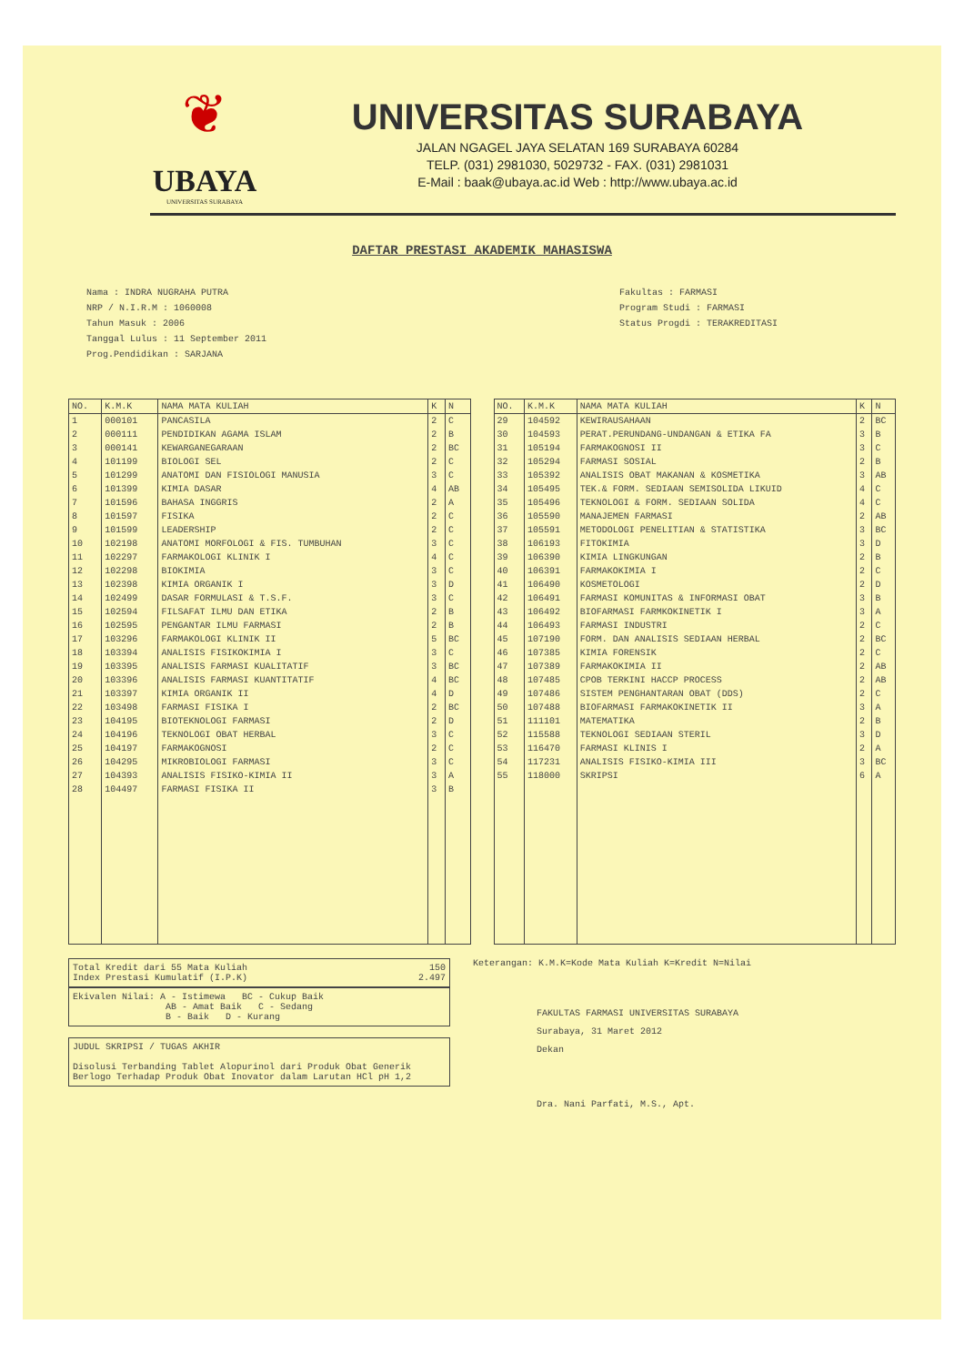❦
UBAYA
UNIVERSITAS SURABAYA
UNIVERSITAS SURABAYA
JALAN NGAGEL JAYA SELATAN 169 SURABAYA 60284
TELP. (031) 2981030, 5029732 - FAX. (031) 2981031
E-Mail : baak@ubaya.ac.id Web : http://www.ubaya.ac.id
DAFTAR PRESTASI AKADEMIK MAHASISWA
Nama : INDRA NUGRAHA PUTRA
NRP / N.I.R.M : 1060008
Tahun Masuk : 2006
Tanggal Lulus : 11 September 2011
Prog.Pendidikan : SARJANA
Fakultas : FARMASI
Program Studi : FARMASI
Status Progdi : TERAKREDITASI
| NO. | K.M.K | NAMA MATA KULIAH | K | N |
| --- | --- | --- | --- | --- |
| 1 | 000101 | PANCASILA | 2 | C |
| 2 | 000111 | PENDIDIKAN AGAMA ISLAM | 2 | B |
| 3 | 000141 | KEWARGANEGARAAN | 2 | BC |
| 4 | 101199 | BIOLOGI SEL | 2 | C |
| 5 | 101299 | ANATOMI DAN FISIOLOGI MANUSIA | 3 | C |
| 6 | 101399 | KIMIA DASAR | 4 | AB |
| 7 | 101596 | BAHASA INGGRIS | 2 | A |
| 8 | 101597 | FISIKA | 2 | C |
| 9 | 101599 | LEADERSHIP | 2 | C |
| 10 | 102198 | ANATOMI MORFOLOGI & FIS. TUMBUHAN | 3 | C |
| 11 | 102297 | FARMAKOLOGI KLINIK I | 4 | C |
| 12 | 102298 | BIOKIMIA | 3 | C |
| 13 | 102398 | KIMIA ORGANIK I | 3 | D |
| 14 | 102499 | DASAR FORMULASI & T.S.F. | 3 | C |
| 15 | 102594 | FILSAFAT ILMU DAN ETIKA | 2 | B |
| 16 | 102595 | PENGANTAR ILMU FARMASI | 2 | B |
| 17 | 103296 | FARMAKOLOGI KLINIK II | 5 | BC |
| 18 | 103394 | ANALISIS FISIKOKIMIA I | 3 | C |
| 19 | 103395 | ANALISIS FARMASI KUALITATIF | 3 | BC |
| 20 | 103396 | ANALISIS FARMASI KUANTITATIF | 4 | BC |
| 21 | 103397 | KIMIA ORGANIK II | 4 | D |
| 22 | 103498 | FARMASI FISIKA I | 2 | BC |
| 23 | 104195 | BIOTEKNOLOGI FARMASI | 2 | D |
| 24 | 104196 | TEKNOLOGI OBAT HERBAL | 3 | C |
| 25 | 104197 | FARMAKOGNOSI | 2 | C |
| 26 | 104295 | MIKROBIOLOGI FARMASI | 3 | C |
| 27 | 104393 | ANALISIS FISIKO-KIMIA II | 3 | A |
| 28 | 104497 | FARMASI FISIKA II | 3 | B |
| NO. | K.M.K | NAMA MATA KULIAH | K | N |
| --- | --- | --- | --- | --- |
| 29 | 104592 | KEWIRAUSAHAAN | 2 | BC |
| 30 | 104593 | PERAT.PERUNDANG-UNDANGAN & ETIKA FA | 3 | B |
| 31 | 105194 | FARMAKOGNOSI II | 3 | C |
| 32 | 105294 | FARMASI SOSIAL | 2 | B |
| 33 | 105392 | ANALISIS OBAT MAKANAN & KOSMETIKA | 3 | AB |
| 34 | 105495 | TEK.& FORM. SEDIAAN SEMISOLIDA LIKUID | 4 | C |
| 35 | 105496 | TEKNOLOGI & FORM. SEDIAAN SOLIDA | 4 | C |
| 36 | 105590 | MANAJEMEN FARMASI | 2 | AB |
| 37 | 105591 | METODOLOGI PENELITIAN & STATISTIKA | 3 | BC |
| 38 | 106193 | FITOKIMIA | 3 | D |
| 39 | 106390 | KIMIA LINGKUNGAN | 2 | B |
| 40 | 106391 | FARMAKOKIMIA I | 2 | C |
| 41 | 106490 | KOSMETOLOGI | 2 | D |
| 42 | 106491 | FARMASI KOMUNITAS & INFORMASI OBAT | 3 | B |
| 43 | 106492 | BIOFARMASI FARMKOKINETIK I | 3 | A |
| 44 | 106493 | FARMASI INDUSTRI | 2 | C |
| 45 | 107190 | FORM. DAN ANALISIS SEDIAAN HERBAL | 2 | BC |
| 46 | 107385 | KIMIA FORENSIK | 2 | C |
| 47 | 107389 | FARMAKOKIMIA II | 2 | AB |
| 48 | 107485 | CPOB TERKINI HACCP PROCESS | 2 | AB |
| 49 | 107486 | SISTEM PENGHANTARAN OBAT (DDS) | 2 | C |
| 50 | 107488 | BIOFARMASI FARMAKOKINETIK II | 3 | A |
| 51 | 111101 | MATEMATIKA | 2 | B |
| 52 | 115588 | TEKNOLOGI SEDIAAN STERIL | 3 | D |
| 53 | 116470 | FARMASI KLINIS I | 2 | A |
| 54 | 117231 | ANALISIS FISIKO-KIMIA III | 3 | BC |
| 55 | 118000 | SKRIPSI | 6 | A |
Total Kredit dari 55 Mata Kuliah 150
Index Prestasi Kumulatif (I.P.K) 2.497
Ekivalen Nilai: A - Istimewa BC - Cukup Baik
AB - Amat Baik C - Sedang
B - Baik D - Kurang
JUDUL SKRIPSI / TUGAS AKHIR
Disolusi Terbanding Tablet Alopurinol dari Produk Obat Generik Berlogo Terhadap Produk Obat Inovator dalam Larutan HCl pH 1,2
Keterangan: K.M.K=Kode Mata Kuliah K=Kredit N=Nilai
FAKULTAS FARMASI UNIVERSITAS SURABAYA
Surabaya, 31 Maret 2012
Dekan
Dra. Nani Parfati, M.S., Apt.